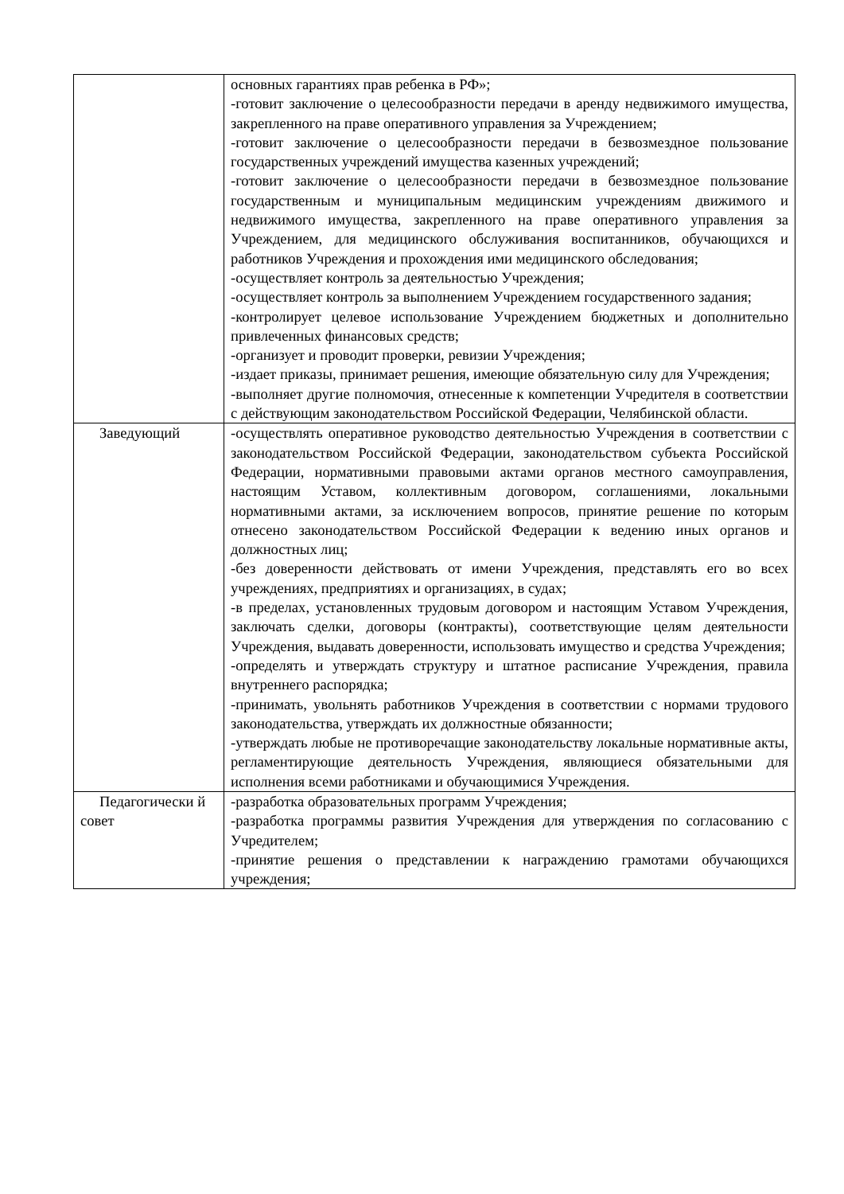| | основных гарантиях прав ребенка в РФ»; -готовит заключение о целесообразности передачи в аренду недвижимого имущества, закрепленного на праве оперативного управления за Учреждением; -готовит заключение о целесообразности передачи в безвозмездное пользование государственных учреждений имущества казенных учреждений; -готовит заключение о целесообразности передачи в безвозмездное пользование государственным и муниципальным медицинским учреждениям движимого и недвижимого имущества, закрепленного на праве оперативного управления за Учреждением, для медицинского обслуживания воспитанников, обучающихся и работников Учреждения и прохождения ими медицинского обследования; -осуществляет контроль за деятельностью Учреждения; -осуществляет контроль за выполнением Учреждением государственного задания; -контролирует целевое использование Учреждением бюджетных и дополнительно привлеченных финансовых средств; -организует и проводит проверки, ревизии Учреждения; -издает приказы, принимает решения, имеющие обязательную силу для Учреждения; -выполняет другие полномочия, отнесенные к компетенции Учредителя в соответствии с действующим законодательством Российской Федерации, Челябинской области. |
| Заведующий | -осуществлять оперативное руководство деятельностью Учреждения в соответствии с законодательством Российской Федерации, законодательством субъекта Российской Федерации, нормативными правовыми актами органов местного самоуправления, настоящим Уставом, коллективным договором, соглашениями, локальными нормативными актами, за исключением вопросов, принятие решение по которым отнесено законодательством Российской Федерации к ведению иных органов и должностных лиц; -без доверенности действовать от имени Учреждения, представлять его во всех учреждениях, предприятиях и организациях, в судах; -в пределах, установленных трудовым договором и настоящим Уставом Учреждения, заключать сделки, договоры (контракты), соответствующие целям деятельности Учреждения, выдавать доверенности, использовать имущество и средства Учреждения; -определять и утверждать структуру и штатное расписание Учреждения, правила внутреннего распорядка; -принимать, увольнять работников Учреждения в соответствии с нормами трудового законодательства, утверждать их должностные обязанности; -утверждать любые не противоречащие законодательству локальные нормативные акты, регламентирующие деятельность Учреждения, являющиеся обязательными для исполнения всеми работниками и обучающимися Учреждения. |
| Педагогически й совет | -разработка образовательных программ Учреждения; -разработка программы развития Учреждения для утверждения по согласованию с Учредителем; -принятие решения о представлении к награждению грамотами обучающихся учреждения; |